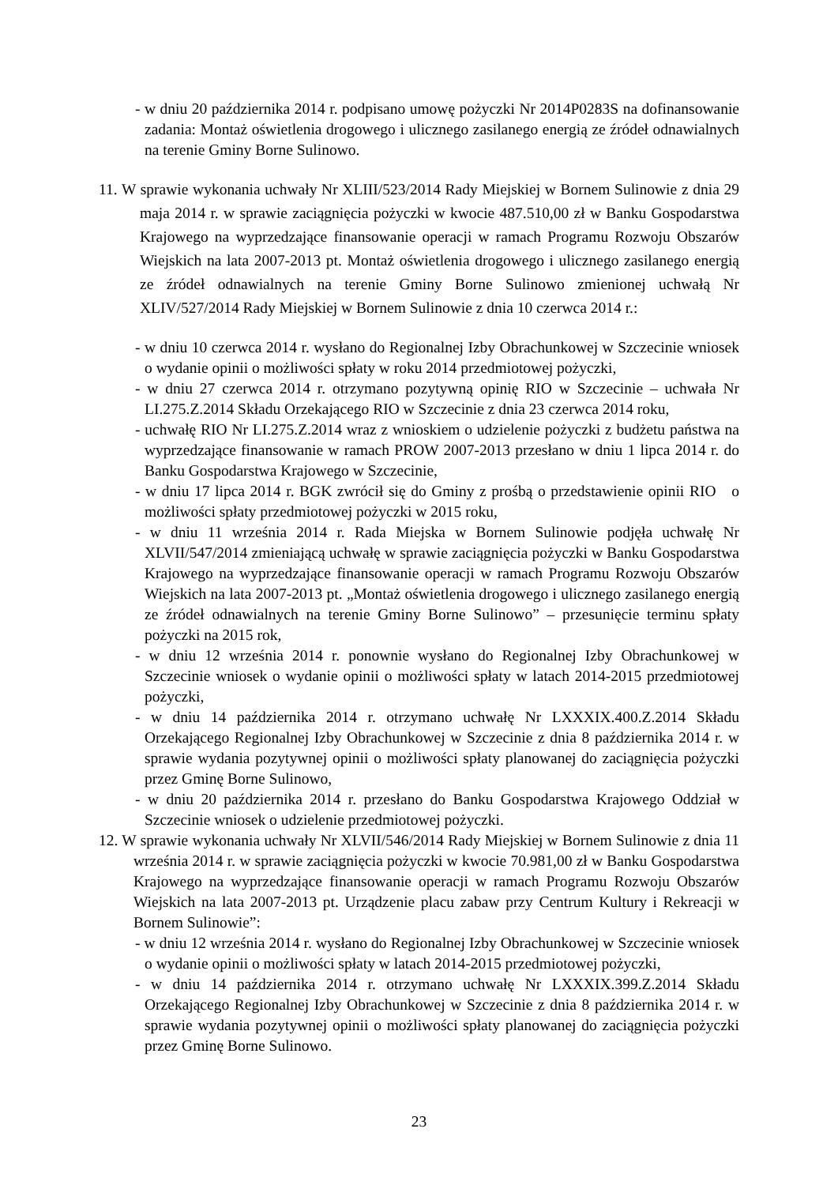- w dniu 20 października 2014 r. podpisano umowę pożyczki Nr 2014P0283S na dofinansowanie zadania: Montaż oświetlenia drogowego i ulicznego zasilanego energią ze źródeł odnawialnych na terenie Gminy Borne Sulinowo.
11. W sprawie wykonania uchwały Nr XLIII/523/2014 Rady Miejskiej w Bornem Sulinowie z dnia 29 maja 2014 r. w sprawie zaciągnięcia pożyczki w kwocie 487.510,00 zł w Banku Gospodarstwa Krajowego na wyprzedzające finansowanie operacji w ramach Programu Rozwoju Obszarów Wiejskich na lata 2007-2013 pt. Montaż oświetlenia drogowego i ulicznego zasilanego energią ze źródeł odnawialnych na terenie Gminy Borne Sulinowo zmienionej uchwałą Nr XLIV/527/2014 Rady Miejskiej w Bornem Sulinowie z dnia 10 czerwca 2014 r.:
- w dniu 10 czerwca 2014 r. wysłano do Regionalnej Izby Obrachunkowej w Szczecinie wniosek o wydanie opinii o możliwości spłaty w roku 2014 przedmiotowej pożyczki,
- w dniu 27 czerwca 2014 r. otrzymano pozytywną opinię RIO w Szczecinie – uchwała Nr LI.275.Z.2014 Składu Orzekającego RIO w Szczecinie z dnia 23 czerwca 2014 roku,
- uchwałę RIO Nr LI.275.Z.2014 wraz z wnioskiem o udzielenie pożyczki z budżetu państwa na wyprzedzające finansowanie w ramach PROW 2007-2013 przesłano w dniu 1 lipca 2014 r. do Banku Gospodarstwa Krajowego w Szczecinie,
- w dniu 17 lipca 2014 r. BGK zwrócił się do Gminy z prośbą o przedstawienie opinii RIO o możliwości spłaty przedmiotowej pożyczki w 2015 roku,
- w dniu 11 września 2014 r. Rada Miejska w Bornem Sulinowie podjęła uchwałę Nr XLVII/547/2014 zmieniającą uchwałę w sprawie zaciągnięcia pożyczki w Banku Gospodarstwa Krajowego na wyprzedzające finansowanie operacji w ramach Programu Rozwoju Obszarów Wiejskich na lata 2007-2013 pt. „Montaż oświetlenia drogowego i ulicznego zasilanego energią ze źródeł odnawialnych na terenie Gminy Borne Sulinowo” – przesunięcie terminu spłaty pożyczki na 2015 rok,
- w dniu 12 września 2014 r. ponownie wysłano do Regionalnej Izby Obrachunkowej w Szczecinie wniosek o wydanie opinii o możliwości spłaty w latach 2014-2015 przedmiotowej pożyczki,
- w dniu 14 października 2014 r. otrzymano uchwałę Nr LXXXIX.400.Z.2014 Składu Orzekającego Regionalnej Izby Obrachunkowej w Szczecinie z dnia 8 października 2014 r. w sprawie wydania pozytywnej opinii o możliwości spłaty planowanej do zaciągnięcia pożyczki przez Gminę Borne Sulinowo,
- w dniu 20 października 2014 r. przesłano do Banku Gospodarstwa Krajowego Oddział w Szczecinie wniosek o udzielenie przedmiotowej pożyczki.
12. W sprawie wykonania uchwały Nr XLVII/546/2014 Rady Miejskiej w Bornem Sulinowie z dnia 11 września 2014 r. w sprawie zaciągnięcia pożyczki w kwocie 70.981,00 zł w Banku Gospodarstwa Krajowego na wyprzedzające finansowanie operacji w ramach Programu Rozwoju Obszarów Wiejskich na lata 2007-2013 pt. Urządzenie placu zabaw przy Centrum Kultury i Rekreacji w Bornem Sulinowie”:
- w dniu 12 września 2014 r. wysłano do Regionalnej Izby Obrachunkowej w Szczecinie wniosek o wydanie opinii o możliwości spłaty w latach 2014-2015 przedmiotowej pożyczki,
- w dniu 14 października 2014 r. otrzymano uchwałę Nr LXXXIX.399.Z.2014 Składu Orzekającego Regionalnej Izby Obrachunkowej w Szczecinie z dnia 8 października 2014 r. w sprawie wydania pozytywnej opinii o możliwości spłaty planowanej do zaciągnięcia pożyczki przez Gminę Borne Sulinowo.
23